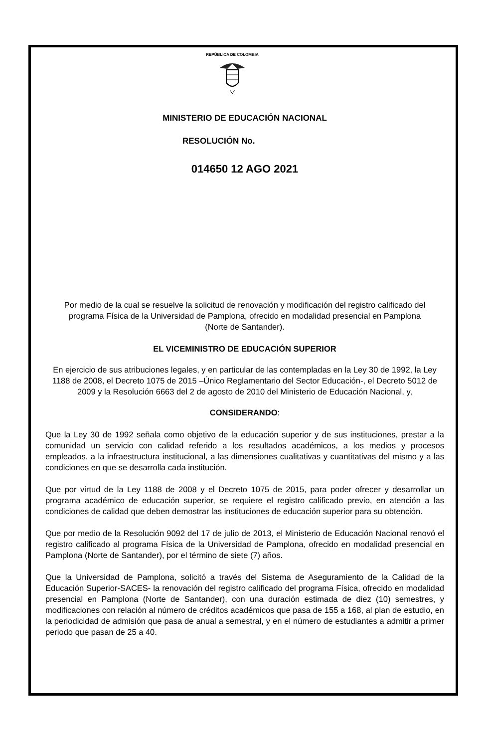REPÚBLICA DE COLOMBIA
MINISTERIO DE EDUCACIÓN NACIONAL
RESOLUCIÓN No.
014650 12 AGO 2021
Por medio de la cual se resuelve la solicitud de renovación y modificación del registro calificado del programa Física de la Universidad de Pamplona, ofrecido en modalidad presencial en Pamplona (Norte de Santander).
EL VICEMINISTRO DE EDUCACIÓN SUPERIOR
En ejercicio de sus atribuciones legales, y en particular de las contempladas en la Ley 30 de 1992, la Ley 1188 de 2008, el Decreto 1075 de 2015 –Único Reglamentario del Sector Educación-, el Decreto 5012 de 2009 y la Resolución 6663 del 2 de agosto de 2010 del Ministerio de Educación Nacional, y,
CONSIDERANDO:
Que la Ley 30 de 1992 señala como objetivo de la educación superior y de sus instituciones, prestar a la comunidad un servicio con calidad referido a los resultados académicos, a los medios y procesos empleados, a la infraestructura institucional, a las dimensiones cualitativas y cuantitativas del mismo y a las condiciones en que se desarrolla cada institución.
Que por virtud de la Ley 1188 de 2008 y el Decreto 1075 de 2015, para poder ofrecer y desarrollar un programa académico de educación superior, se requiere el registro calificado previo, en atención a las condiciones de calidad que deben demostrar las instituciones de educación superior para su obtención.
Que por medio de la Resolución 9092 del 17 de julio de 2013, el Ministerio de Educación Nacional renovó el registro calificado al programa Física de la Universidad de Pamplona, ofrecido en modalidad presencial en Pamplona (Norte de Santander), por el término de siete (7) años.
Que la Universidad de Pamplona, solicitó a través del Sistema de Aseguramiento de la Calidad de la Educación Superior-SACES- la renovación del registro calificado del programa Física, ofrecido en modalidad presencial en Pamplona (Norte de Santander), con una duración estimada de diez (10) semestres, y modificaciones con relación al número de créditos académicos que pasa de 155 a 168, al plan de estudio, en la periodicidad de admisión que pasa de anual a semestral, y en el número de estudiantes a admitir a primer periodo que pasan de 25 a 40.